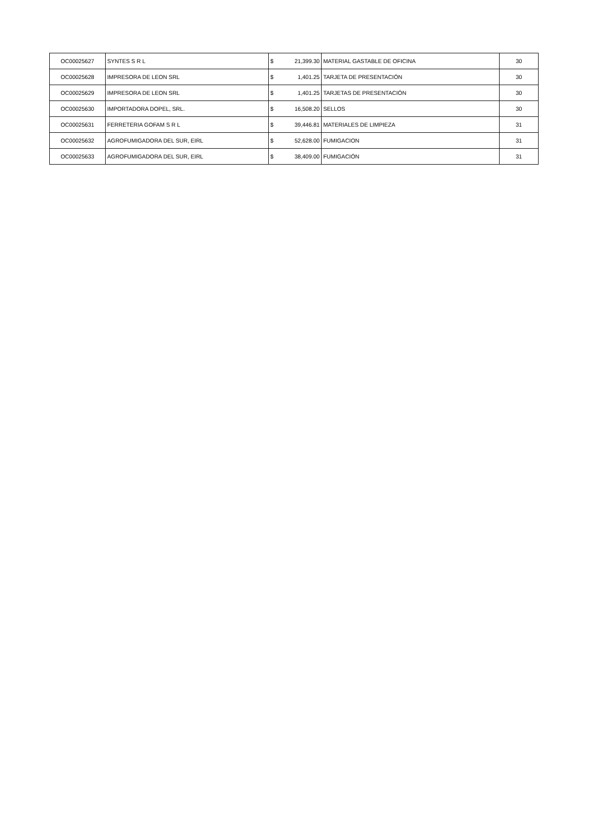| OC00025627 | SYNTES S R L | $ | 21,399.30 | MATERIAL GASTABLE DE OFICINA | 30 |
| OC00025628 | IMPRESORA DE LEON SRL | $ | 1,401.25 | TARJETA DE PRESENTACIÓN | 30 |
| OC00025629 | IMPRESORA DE LEON SRL | $ | 1,401.25 | TARJETAS DE PRESENTACIÓN | 30 |
| OC00025630 | IMPORTADORA DOPEL, SRL. | $ | 16,508.20 | SELLOS | 30 |
| OC00025631 | FERRETERIA GOFAM S R L | $ | 39,446.81 | MATERIALES DE LIMPIEZA | 31 |
| OC00025632 | AGROFUMIGADORA DEL SUR, EIRL | $ | 52,628.00 | FUMIGACION | 31 |
| OC00025633 | AGROFUMIGADORA DEL SUR, EIRL | $ | 38,409.00 | FUMIGACIÓN | 31 |